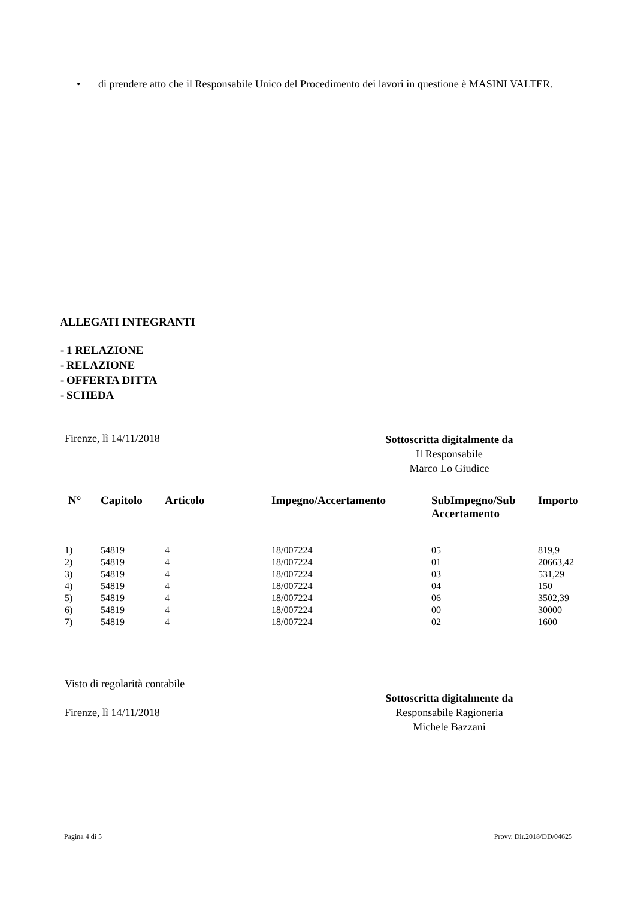• di prendere atto che il Responsabile Unico del Procedimento dei lavori in questione è MASINI VALTER.
ALLEGATI INTEGRANTI
- 1 RELAZIONE
- RELAZIONE
- OFFERTA DITTA
- SCHEDA
Firenze, lì 14/11/2018
Sottoscritta digitalmente da
Il Responsabile
Marco Lo Giudice
| N° | Capitolo | Articolo | Impegno/Accertamento | SubImpegno/Sub Accertamento | Importo |
| --- | --- | --- | --- | --- | --- |
| 1) | 54819 | 4 | 18/007224 | 05 | 819,9 |
| 2) | 54819 | 4 | 18/007224 | 01 | 20663,42 |
| 3) | 54819 | 4 | 18/007224 | 03 | 531,29 |
| 4) | 54819 | 4 | 18/007224 | 04 | 150 |
| 5) | 54819 | 4 | 18/007224 | 06 | 3502,39 |
| 6) | 54819 | 4 | 18/007224 | 00 | 30000 |
| 7) | 54819 | 4 | 18/007224 | 02 | 1600 |
Visto di regolarità contabile
Firenze, lì 14/11/2018
Sottoscritta digitalmente da
Responsabile Ragioneria
Michele Bazzani
Pagina 4 di 5 Provv. Dir.2018/DD/04625